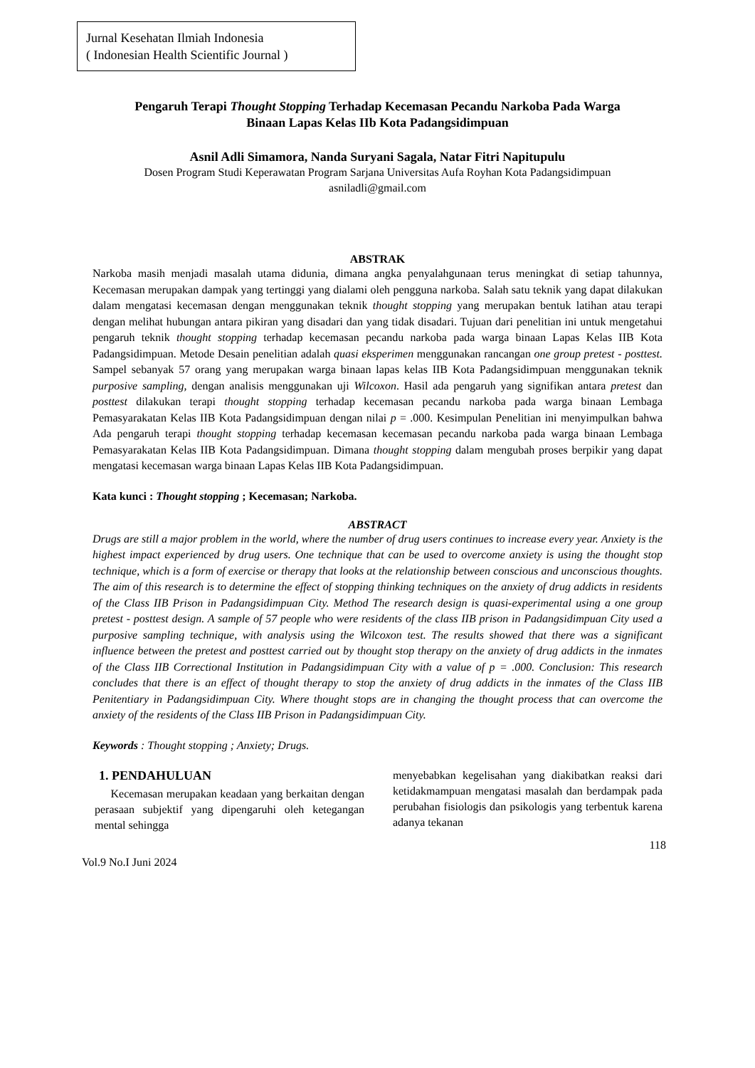Jurnal Kesehatan Ilmiah Indonesia
( Indonesian Health Scientific Journal )
Pengaruh Terapi Thought Stopping Terhadap Kecemasan Pecandu Narkoba Pada Warga Binaan Lapas Kelas IIb Kota Padangsidimpuan
Asnil Adli Simamora, Nanda Suryani Sagala, Natar Fitri Napitupulu
Dosen Program Studi Keperawatan Program Sarjana Universitas Aufa Royhan Kota Padangsidimpuan
asniladli@gmail.com
ABSTRAK
Narkoba masih menjadi masalah utama didunia, dimana angka penyalahgunaan terus meningkat di setiap tahunnya, Kecemasan merupakan dampak yang tertinggi yang dialami oleh pengguna narkoba. Salah satu teknik yang dapat dilakukan dalam mengatasi kecemasan dengan menggunakan teknik thought stopping yang merupakan bentuk latihan atau terapi dengan melihat hubungan antara pikiran yang disadari dan yang tidak disadari. Tujuan dari penelitian ini untuk mengetahui pengaruh teknik thought stopping terhadap kecemasan pecandu narkoba pada warga binaan Lapas Kelas IIB Kota Padangsidimpuan. Metode Desain penelitian adalah quasi eksperimen menggunakan rancangan one group pretest - posttest. Sampel sebanyak 57 orang yang merupakan warga binaan lapas kelas IIB Kota Padangsidimpuan menggunakan teknik purposive sampling, dengan analisis menggunakan uji Wilcoxon. Hasil ada pengaruh yang signifikan antara pretest dan posttest dilakukan terapi thought stopping terhadap kecemasan pecandu narkoba pada warga binaan Lembaga Pemasyarakatan Kelas IIB Kota Padangsidimpuan dengan nilai p = .000. Kesimpulan Penelitian ini menyimpulkan bahwa Ada pengaruh terapi thought stopping terhadap kecemasan kecemasan pecandu narkoba pada warga binaan Lembaga Pemasyarakatan Kelas IIB Kota Padangsidimpuan. Dimana thought stopping dalam mengubah proses berpikir yang dapat mengatasi kecemasan warga binaan Lapas Kelas IIB Kota Padangsidimpuan.
Kata kunci : Thought stopping ; Kecemasan; Narkoba.
ABSTRACT
Drugs are still a major problem in the world, where the number of drug users continues to increase every year. Anxiety is the highest impact experienced by drug users. One technique that can be used to overcome anxiety is using the thought stop technique, which is a form of exercise or therapy that looks at the relationship between conscious and unconscious thoughts. The aim of this research is to determine the effect of stopping thinking techniques on the anxiety of drug addicts in residents of the Class IIB Prison in Padangsidimpuan City. Method The research design is quasi-experimental using a one group pretest - posttest design. A sample of 57 people who were residents of the class IIB prison in Padangsidimpuan City used a purposive sampling technique, with analysis using the Wilcoxon test. The results showed that there was a significant influence between the pretest and posttest carried out by thought stop therapy on the anxiety of drug addicts in the inmates of the Class IIB Correctional Institution in Padangsidimpuan City with a value of p = .000. Conclusion: This research concludes that there is an effect of thought therapy to stop the anxiety of drug addicts in the inmates of the Class IIB Penitentiary in Padangsidimpuan City. Where thought stops are in changing the thought process that can overcome the anxiety of the residents of the Class IIB Prison in Padangsidimpuan City.
Keywords : Thought stopping ; Anxiety; Drugs.
1. PENDAHULUAN
Kecemasan merupakan keadaan yang berkaitan dengan perasaan subjektif yang dipengaruhi oleh ketegangan mental sehingga
menyebabkan kegelisahan yang diakibatkan reaksi dari ketidakmampuan mengatasi masalah dan berdampak pada perubahan fisiologis dan psikologis yang terbentuk karena adanya tekanan
118
Vol.9 No.I Juni 2024